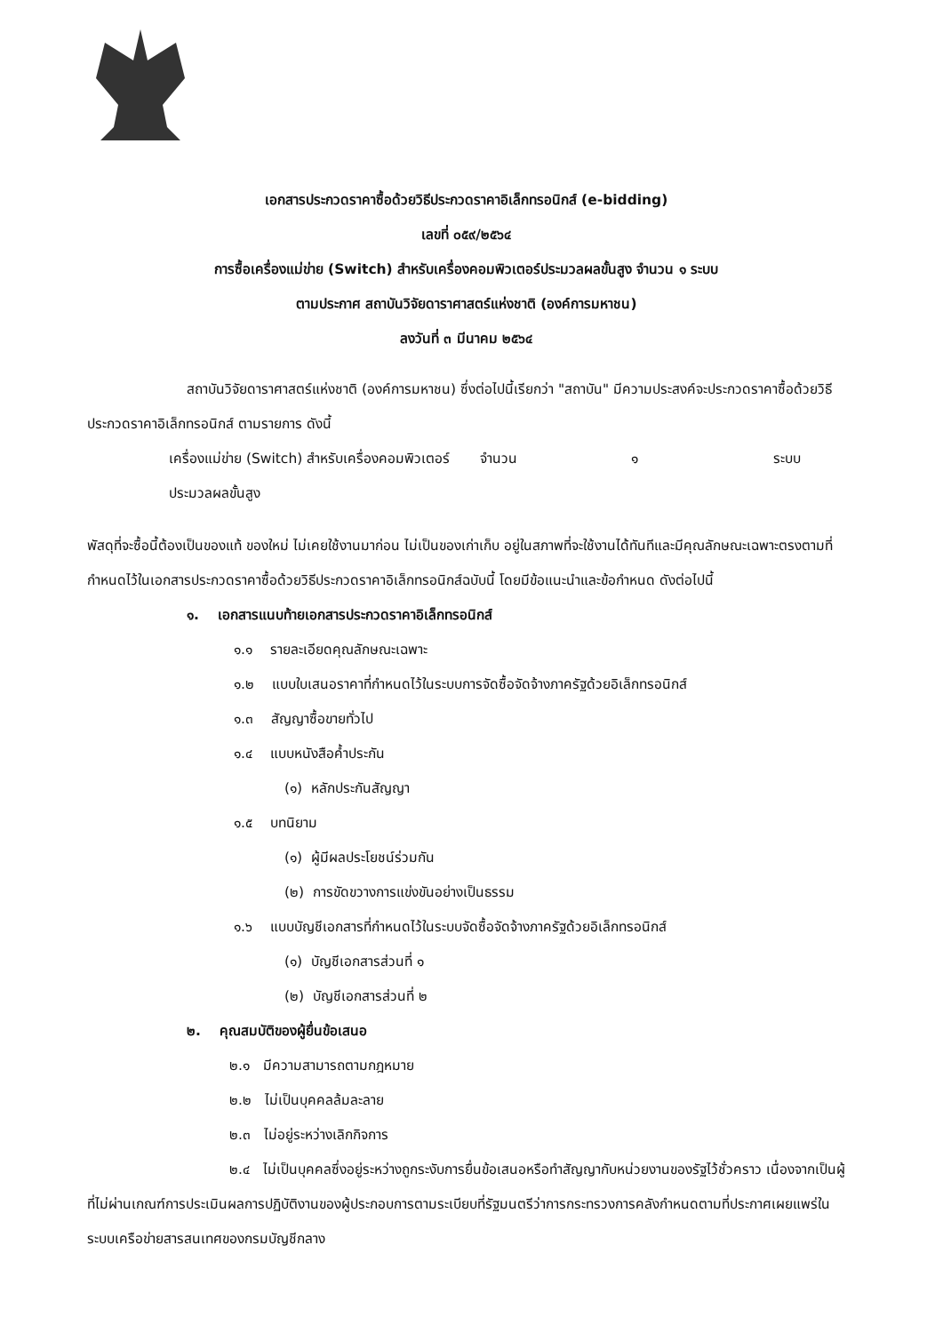เอกสารประกวดราคาซื้อด้วยวิธีประกวดราคาอิเล็กทรอนิกส์ (e-bidding)
เลขที่ ๐๕๙/๒๕๖๔
การซื้อเครื่องแม่ข่าย (Switch) สำหรับเครื่องคอมพิวเตอร์ประมวลผลขั้นสูง จำนวน ๑ ระบบ
ตามประกาศ สถาบันวิจัยดาราศาสตร์แห่งชาติ (องค์การมหาชน)
ลงวันที่ ๓ มีนาคม ๒๕๖๔
สถาบันวิจัยดาราศาสตร์แห่งชาติ (องค์การมหาชน) ซึ่งต่อไปนี้เรียกว่า "สถาบัน" มีความประสงค์จะประกวดราคาซื้อด้วยวิธีประกวดราคาอิเล็กทรอนิกส์ ตามรายการ ดังนี้
เครื่องแม่ข่าย (Switch) สำหรับเครื่องคอมพิวเตอร์ประมวลผลขั้นสูง จำนวน ๑ ระบบ
พัสดุที่จะซื้อนี้ต้องเป็นของแท้ ของใหม่ ไม่เคยใช้งานมาก่อน ไม่เป็นของเก่าเก็บ อยู่ในสภาพที่จะใช้งานได้ทันทีและมีคุณลักษณะเฉพาะตรงตามที่กำหนดไว้ในเอกสารประกวดราคาซื้อด้วยวิธีประกวดราคาอิเล็กทรอนิกส์ฉบับนี้ โดยมีข้อแนะนำและข้อกำหนด ดังต่อไปนี้
๑. เอกสารแนบท้ายเอกสารประกวดราคาอิเล็กทรอนิกส์
๑.๑ รายละเอียดคุณลักษณะเฉพาะ
๑.๒ แบบใบเสนอราคาที่กำหนดไว้ในระบบการจัดซื้อจัดจ้างภาครัฐด้วยอิเล็กทรอนิกส์
๑.๓ สัญญาซื้อขายทั่วไป
๑.๔ แบบหนังสือค้ำประกัน
(๑) หลักประกันสัญญา
๑.๕ บทนิยาม
(๑) ผู้มีผลประโยชน์ร่วมกัน
(๒) การขัดขวางการแข่งขันอย่างเป็นธรรม
๑.๖ แบบบัญชีเอกสารที่กำหนดไว้ในระบบจัดซื้อจัดจ้างภาครัฐด้วยอิเล็กทรอนิกส์
(๑) บัญชีเอกสารส่วนที่ ๑
(๒) บัญชีเอกสารส่วนที่ ๒
๒. คุณสมบัติของผู้ยื่นข้อเสนอ
๒.๑ มีความสามารถตามกฎหมาย
๒.๒ ไม่เป็นบุคคลล้มละลาย
๒.๓ ไม่อยู่ระหว่างเลิกกิจการ
๒.๔ ไม่เป็นบุคคลซึ่งอยู่ระหว่างถูกระงับการยื่นข้อเสนอหรือทำสัญญากับหน่วยงานของรัฐไว้ชั่วคราว เนื่องจากเป็นผู้ที่ไม่ผ่านเกณฑ์การประเมินผลการปฏิบัติงานของผู้ประกอบการตามระเบียบที่รัฐมนตรีว่าการกระทรวงการคลังกำหนดตามที่ประกาศเผยแพร่ในระบบเครือข่ายสารสนเทศของกรมบัญชีกลาง